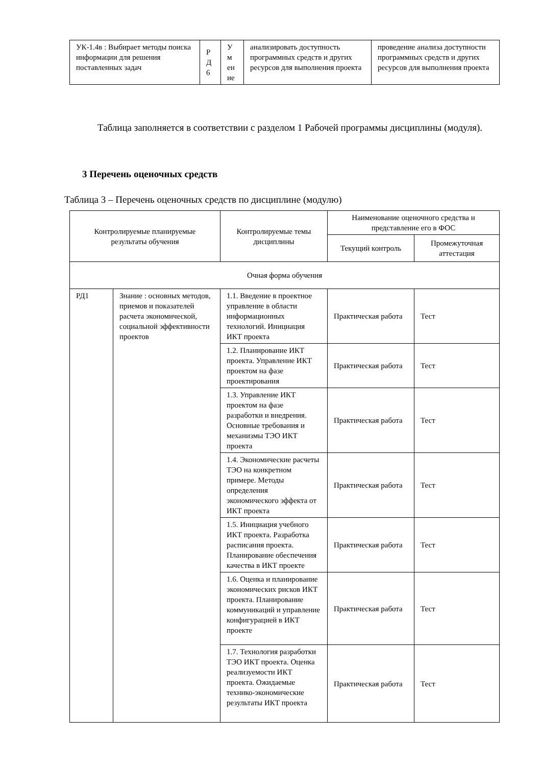| УК-1.4в : Выбирает методы поиска информации для решения поставленных задач | Р Д 6 | У м ен ие | анализировать доступность программных средств и других ресурсов для выполнения проекта | проведение анализа доступности программных средств и других ресурсов для выполнения проекта |
Таблица заполняется в соответствии с разделом 1 Рабочей программы дисциплины (модуля).
3 Перечень оценочных средств
Таблица 3 – Перечень оценочных средств по дисциплине (модулю)
| Контролируемые планируемые результаты обучения | | Контролируемые темы дисциплины | Наименование оценочного средства и представление его в ФОС | |
| --- | --- | --- | --- | --- |
| | | | Текущий контроль | Промежуточная аттестация |
| Очная форма обучения | | | | |
| РД1 | Знание : основных методов, приемов и показателей расчета экономической, социальной эффективности проектов | 1.1. Введение в проектное управление в области информационных технологий. Инициация ИКТ проекта | Практическая работа | Тест |
| | | 1.2. Планирование ИКТ проекта. Управление ИКТ проектом на фазе проектирования | Практическая работа | Тест |
| | | 1.3. Управление ИКТ проектом на фазе разработки и внедрения. Основные требования и механизмы ТЭО ИКТ проекта | Практическая работа | Тест |
| | | 1.4. Экономические расчеты ТЭО на конкретном примере. Методы определения экономического эффекта от ИКТ проекта | Практическая работа | Тест |
| | | 1.5. Инициация учебного ИКТ проекта. Разработка расписания проекта. Планирование обеспечения качества в ИКТ проекте | Практическая работа | Тест |
| | | 1.6. Оценка и планирование экономических рисков ИКТ проекта. Планирование коммуникаций и управление конфигурацией в ИКТ проекте | Практическая работа | Тест |
| | | 1.7. Технология разработки ТЭО ИКТ проекта. Оценка реализуемости ИКТ проекта. Ожидаемые технико-экономические результаты ИКТ проекта | Практическая работа | Тест |